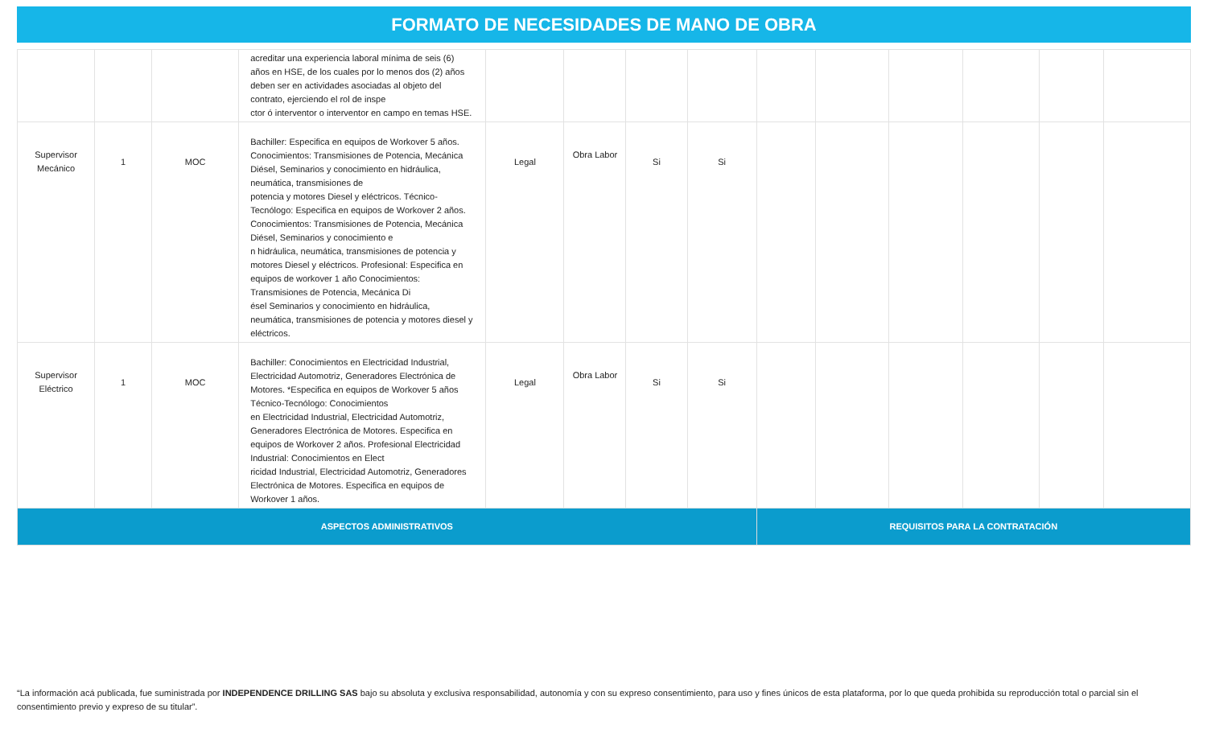FORMATO DE NECESIDADES DE MANO DE OBRA
| | | | acreditar una experiencia laboral mínima de seis (6) años en HSE, de los cuales por lo menos dos (2) años deben ser en actividades asociadas al objeto del contrato, ejerciendo el rol de inspe ctor ó interventor o interventor en campo en temas HSE. | | | | | | | | | | |
| Supervisor Mecánico | 1 | MOC | Bachiller: Especifica en equipos de Workover 5 años. Conocimientos: Transmisiones de Potencia, Mecánica Diésel, Seminarios y conocimiento en hidráulica, neumática, transmisiones de potencia y motores Diesel y eléctricos. Técnico-Tecnólogo: Especifica en equipos de Workover 2 años. Conocimientos: Transmisiones de Potencia, Mecánica Diésel, Seminarios y conocimiento e n hidráulica, neumática, transmisiones de potencia y motores Diesel y eléctricos. Profesional: Especifica en equipos de workover 1 año Conocimientos: Transmisiones de Potencia, Mecánica Di ésel Seminarios y conocimiento en hidráulica, neumática, transmisiones de potencia y motores diesel y eléctricos. | Legal | Obra Labor | Si | Si | | | | | | |
| Supervisor Eléctrico | 1 | MOC | Bachiller: Conocimientos en Electricidad Industrial, Electricidad Automotriz, Generadores Electrónica de Motores. *Especifica en equipos de Workover 5 años Técnico-Tecnólogo: Conocimientos en Electricidad Industrial, Electricidad Automotriz, Generadores Electrónica de Motores. Especifica en equipos de Workover 2 años. Profesional Electricidad Industrial: Conocimientos en Elect ricidad Industrial, Electricidad Automotriz, Generadores Electrónica de Motores. Especifica en equipos de Workover 1 años. | Legal | Obra Labor | Si | Si | | | | | | |
| ASPECTOS ADMINISTRATIVOS | | | | | | | | REQUISITOS PARA LA CONTRATACIÓN | | | | | |
“La información acá publicada, fue suministrada por INDEPENDENCE DRILLING SAS bajo su absoluta y exclusiva responsabilidad, autonomía y con su expreso consentimiento, para uso y fines únicos de esta plataforma, por lo que queda prohibida su reproducción total o parcial sin el consentimiento previo y expreso de su titular”.